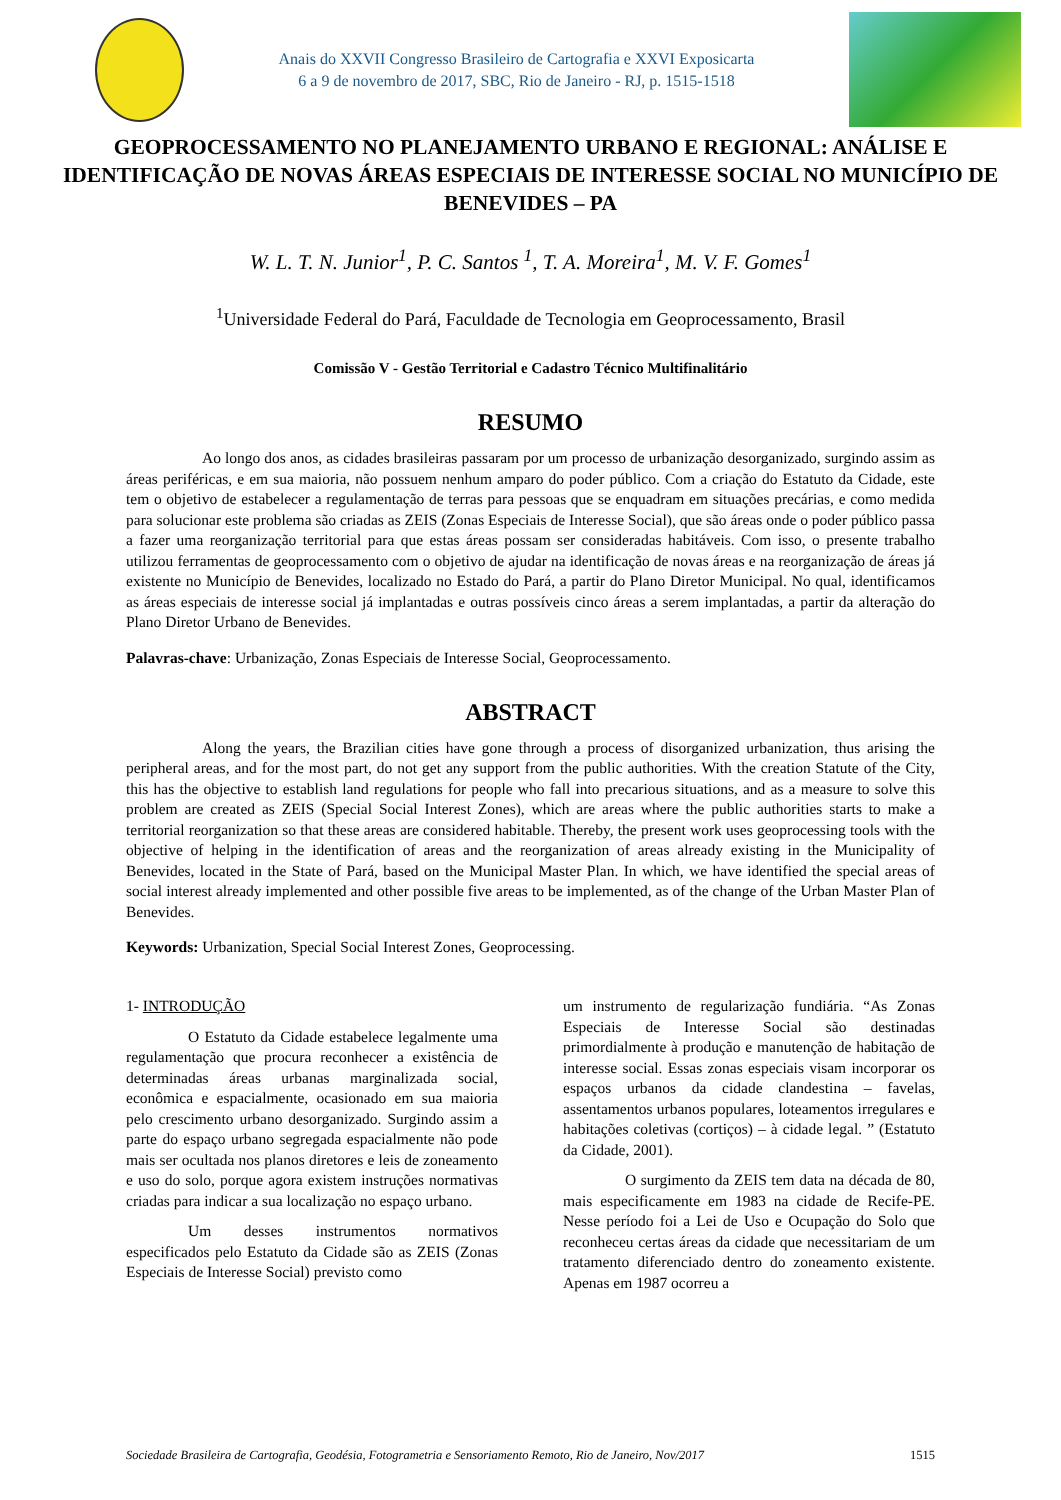Anais do XXVII Congresso Brasileiro de Cartografia e XXVI Exposicarta
6 a 9 de novembro de 2017, SBC, Rio de Janeiro - RJ, p. 1515-1518
GEOPROCESSAMENTO NO PLANEJAMENTO URBANO E REGIONAL: ANÁLISE E IDENTIFICAÇÃO DE NOVAS ÁREAS ESPECIAIS DE INTERESSE SOCIAL NO MUNICÍPIO DE BENEVIDES – PA
W. L. T. N. Junior<sup>1</sup>, P. C. Santos <sup>1</sup>, T. A. Moreira<sup>1</sup>, M. V. F. Gomes<sup>1</sup>
<sup>1</sup> Universidade Federal do Pará, Faculdade de Tecnologia em Geoprocessamento, Brasil
Comissão V - Gestão Territorial e Cadastro Técnico Multifinalitário
RESUMO
Ao longo dos anos, as cidades brasileiras passaram por um processo de urbanização desorganizado, surgindo assim as áreas periféricas, e em sua maioria, não possuem nenhum amparo do poder público. Com a criação do Estatuto da Cidade, este tem o objetivo de estabelecer a regulamentação de terras para pessoas que se enquadram em situações precárias, e como medida para solucionar este problema são criadas as ZEIS (Zonas Especiais de Interesse Social), que são áreas onde o poder público passa a fazer uma reorganização territorial para que estas áreas possam ser consideradas habitáveis. Com isso, o presente trabalho utilizou ferramentas de geoprocessamento com o objetivo de ajudar na identificação de novas áreas e na reorganização de áreas já existente no Município de Benevides, localizado no Estado do Pará, a partir do Plano Diretor Municipal. No qual, identificamos as áreas especiais de interesse social já implantadas e outras possíveis cinco áreas a serem implantadas, a partir da alteração do Plano Diretor Urbano de Benevides.
Palavras-chave: Urbanização, Zonas Especiais de Interesse Social, Geoprocessamento.
ABSTRACT
Along the years, the Brazilian cities have gone through a process of disorganized urbanization, thus arising the peripheral areas, and for the most part, do not get any support from the public authorities. With the creation Statute of the City, this has the objective to establish land regulations for people who fall into precarious situations, and as a measure to solve this problem are created as ZEIS (Special Social Interest Zones), which are areas where the public authorities starts to make a territorial reorganization so that these areas are considered habitable. Thereby, the present work uses geoprocessing tools with the objective of helping in the identification of areas and the reorganization of areas already existing in the Municipality of Benevides, located in the State of Pará, based on the Municipal Master Plan. In which, we have identified the special areas of social interest already implemented and other possible five areas to be implemented, as of the change of the Urban Master Plan of Benevides.
Keywords: Urbanization, Special Social Interest Zones, Geoprocessing.
1- INTRODUÇÃO
O Estatuto da Cidade estabelece legalmente uma regulamentação que procura reconhecer a existência de determinadas áreas urbanas marginalizada social, econômica e espacialmente, ocasionado em sua maioria pelo crescimento urbano desorganizado. Surgindo assim a parte do espaço urbano segregada espacialmente não pode mais ser ocultada nos planos diretores e leis de zoneamento e uso do solo, porque agora existem instruções normativas criadas para indicar a sua localização no espaço urbano.
Um desses instrumentos normativos especificados pelo Estatuto da Cidade são as ZEIS (Zonas Especiais de Interesse Social) previsto como
um instrumento de regularização fundiária. “As Zonas Especiais de Interesse Social são destinadas primordialmente à produção e manutenção de habitação de interesse social. Essas zonas especiais visam incorporar os espaços urbanos da cidade clandestina – favelas, assentamentos urbanos populares, loteamentos irregulares e habitações coletivas (cortiços) – à cidade legal. ” (Estatuto da Cidade, 2001).
O surgimento da ZEIS tem data na década de 80, mais especificamente em 1983 na cidade de Recife-PE. Nesse período foi a Lei de Uso e Ocupação do Solo que reconheceu certas áreas da cidade que necessitariam de um tratamento diferenciado dentro do zoneamento existente. Apenas em 1987 ocorreu a
Sociedade Brasileira de Cartografia, Geodésia, Fotogrametria e Sensoriamento Remoto, Rio de Janeiro, Nov/2017 1515